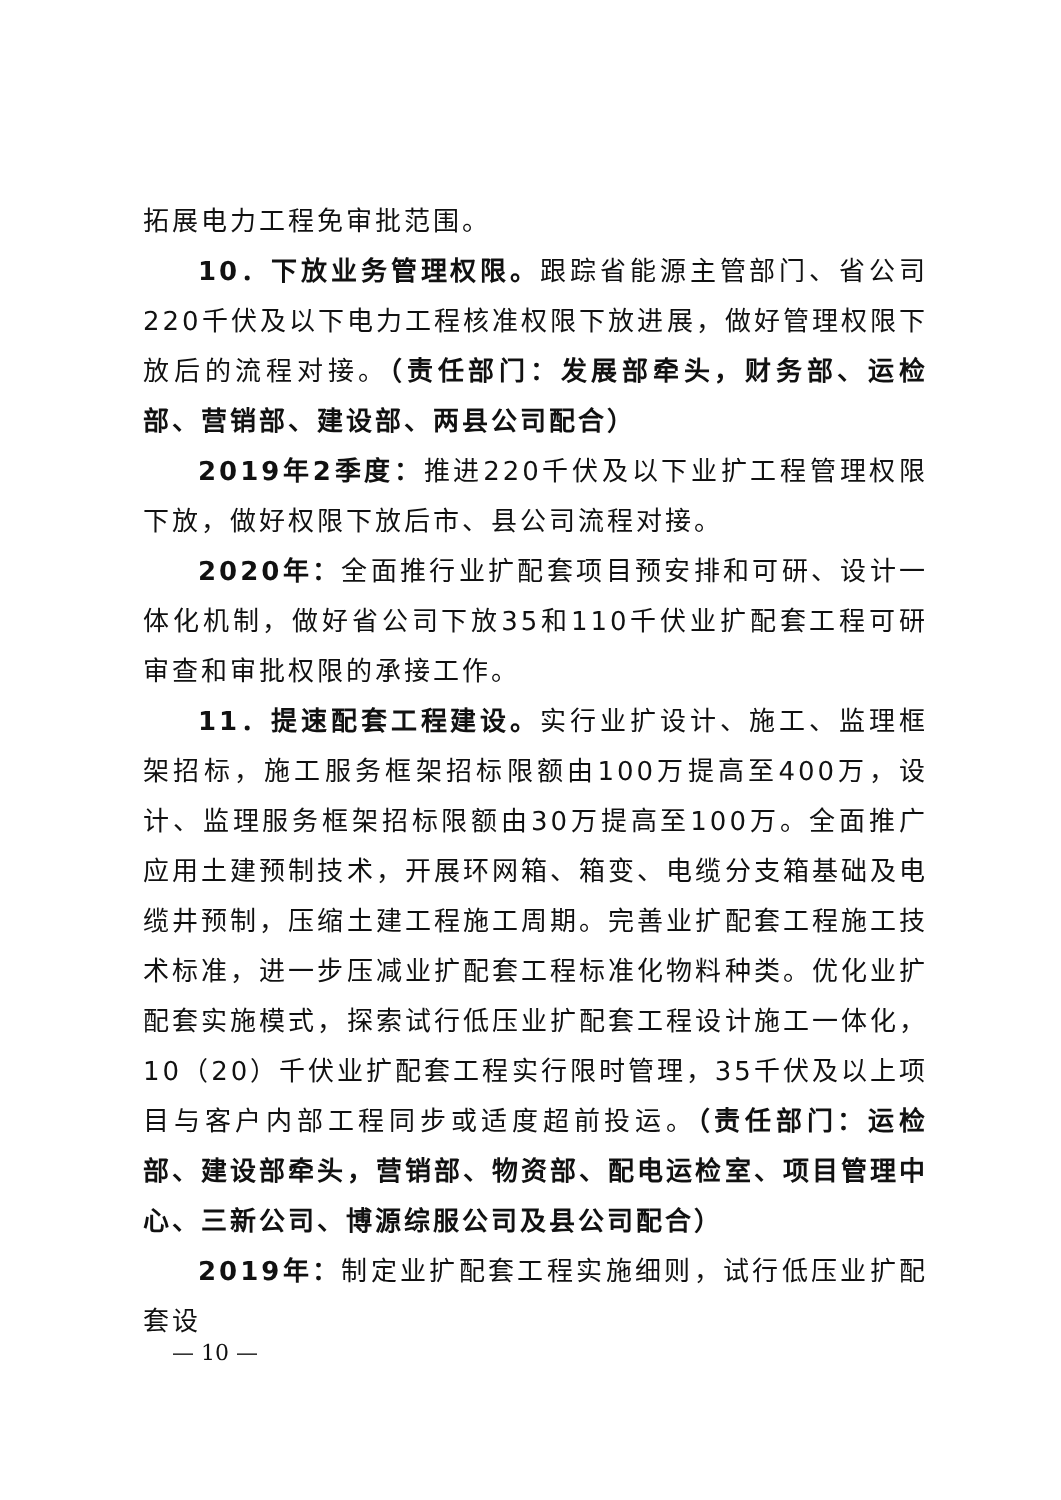拓展电力工程免审批范围。
10．下放业务管理权限。跟踪省能源主管部门、省公司220千伏及以下电力工程核准权限下放进展，做好管理权限下放后的流程对接。（责任部门：发展部牵头，财务部、运检部、营销部、建设部、两县公司配合）
2019年2季度：推进220千伏及以下业扩工程管理权限下放，做好权限下放后市、县公司流程对接。
2020年：全面推行业扩配套项目预安排和可研、设计一体化机制，做好省公司下放35和110千伏业扩配套工程可研审查和审批权限的承接工作。
11．提速配套工程建设。实行业扩设计、施工、监理框架招标，施工服务框架招标限额由100万提高至400万，设计、监理服务框架招标限额由30万提高至100万。全面推广应用土建预制技术，开展环网箱、箱变、电缆分支箱基础及电缆井预制，压缩土建工程施工周期。完善业扩配套工程施工技术标准，进一步压减业扩配套工程标准化物料种类。优化业扩配套实施模式，探索试行低压业扩配套工程设计施工一体化，10（20）千伏业扩配套工程实行限时管理，35千伏及以上项目与客户内部工程同步或适度超前投运。（责任部门：运检部、建设部牵头，营销部、物资部、配电运检室、项目管理中心、三新公司、博源综服公司及县公司配合）
2019年：制定业扩配套工程实施细则，试行低压业扩配套设
— 10 —